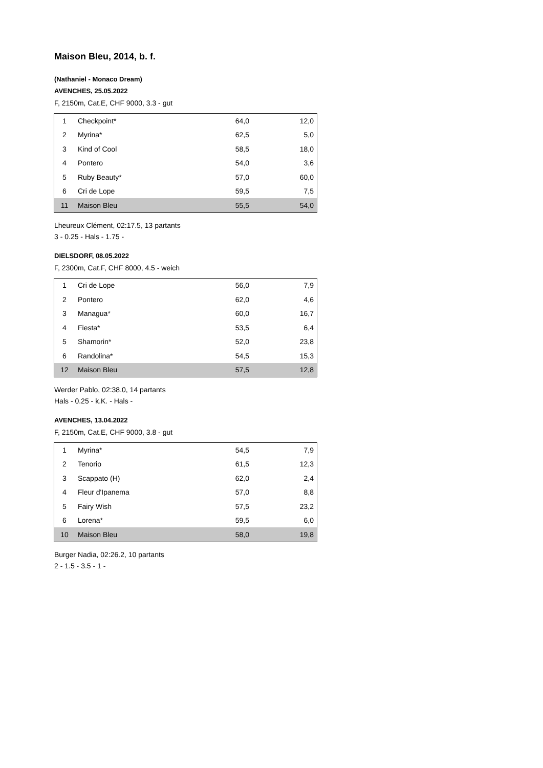Maison Bleu, 2014, b. f.
(Nathaniel - Monaco Dream)
AVENCHES, 25.05.2022
F, 2150m, Cat.E, CHF 9000, 3.3 - gut
| 1 | Checkpoint* | 64,0 | 12,0 |
| 2 | Myrina* | 62,5 | 5,0 |
| 3 | Kind of Cool | 58,5 | 18,0 |
| 4 | Pontero | 54,0 | 3,6 |
| 5 | Ruby Beauty* | 57,0 | 60,0 |
| 6 | Cri de Lope | 59,5 | 7,5 |
| 11 | Maison Bleu | 55,5 | 54,0 |
Lheureux Clément, 02:17.5, 13 partants
3 - 0.25 - Hals - 1.75 -
DIELSDORF, 08.05.2022
F, 2300m, Cat.F, CHF 8000, 4.5 - weich
| 1 | Cri de Lope | 56,0 | 7,9 |
| 2 | Pontero | 62,0 | 4,6 |
| 3 | Managua* | 60,0 | 16,7 |
| 4 | Fiesta* | 53,5 | 6,4 |
| 5 | Shamorin* | 52,0 | 23,8 |
| 6 | Randolina* | 54,5 | 15,3 |
| 12 | Maison Bleu | 57,5 | 12,8 |
Werder Pablo, 02:38.0, 14 partants
Hals - 0.25 - k.K. - Hals -
AVENCHES, 13.04.2022
F, 2150m, Cat.E, CHF 9000, 3.8 - gut
| 1 | Myrina* | 54,5 | 7,9 |
| 2 | Tenorio | 61,5 | 12,3 |
| 3 | Scappato (H) | 62,0 | 2,4 |
| 4 | Fleur d'Ipanema | 57,0 | 8,8 |
| 5 | Fairy Wish | 57,5 | 23,2 |
| 6 | Lorena* | 59,5 | 6,0 |
| 10 | Maison Bleu | 58,0 | 19,8 |
Burger Nadia, 02:26.2, 10 partants
2 - 1.5 - 3.5 - 1 -